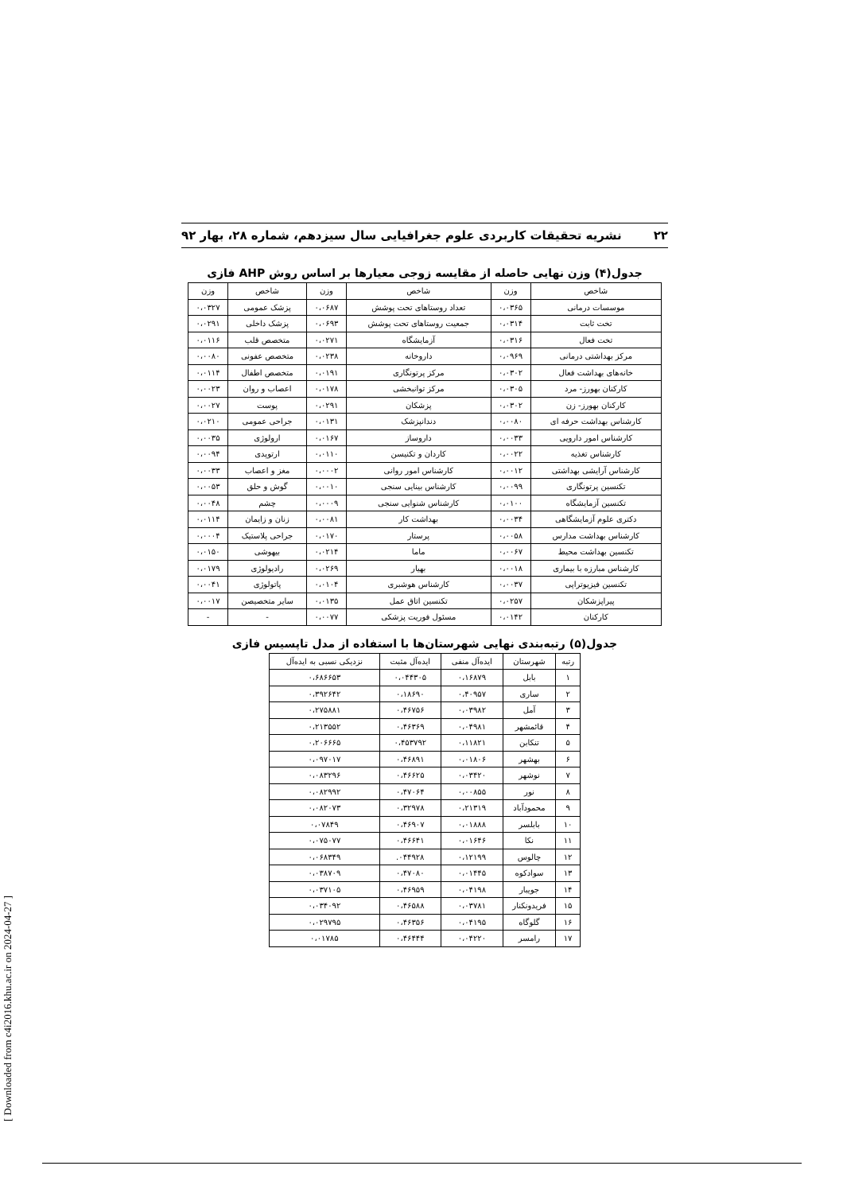۲۲ نشریه تحقیقات کاربردی علوم جغرافیایی سال سیزدهم، شماره ۲۸، بهار ۹۲
جدول(۴) وزن نهایی حاصله از مقایسه زوجی معیارها بر اساس روش AHP فازی
| شاخص | وزن | شاخص | وزن | شاخص | وزن |
| --- | --- | --- | --- | --- | --- |
| موسسات درمانی | ۰،۰۳۶۵ | تعداد روستاهای تحت پوشش | ۰،۰۶۸۷ | پزشک عمومی | ۰،۰۳۲۷ |
| تخت ثابت | ۰،۰۳۱۴ | جمعیت روستاهای تحت پوشش | ۰،۰۶۹۳ | پزشک داخلی | ۰،۰۲۹۱ |
| تخت فعال | ۰،۰۳۱۶ | آزمایشگاه | ۰،۰۲۷۱ | متخصص قلب | ۰،۰۱۱۶ |
| مرکز بهداشتی درمانی | ۰،۰۹۶۹ | داروخانه | ۰،۰۲۳۸ | متخصص عفونی | ۰،۰۰۸۰ |
| خانه‌های بهداشت فعال | ۰،۰۳۰۲ | مرکز پرتونگاری | ۰،۰۱۹۱ | متخصص اطفال | ۰،۰۱۱۴ |
| کارکنان بهورز- مرد | ۰،۰۳۰۵ | مرکز توانبخشی | ۰،۰۱۷۸ | اعصاب و روان | ۰،۰۰۲۳ |
| کارکنان بهورز- زن | ۰،۰۳۰۲ | پزشکان | ۰،۰۲۹۱ | پوست | ۰،۰۰۲۷ |
| کارشناس بهداشت حرفه ای | ۰،۰۰۸۰ | دندانپزشک | ۰،۰۱۳۱ | جراحی عمومی | ۰،۰۲۱۰ |
| کارشناس امور دارویی | ۰،۰۰۳۳ | داروساز | ۰،۰۱۶۷ | ارولوژی | ۰،۰۰۳۵ |
| کارشناس تغذیه | ۰،۰۰۲۲ | کاردان و تکنیسن | ۰،۰۱۱۰ | ارتوپدی | ۰،۰۰۹۴ |
| کارشناس آرایشی بهداشتی | ۰،۰۰۱۲ | کارشناس امور روانی | ۰،۰۰۰۲ | مغز و اعصاب | ۰،۰۰۳۳ |
| تکنسین پرتونگاری | ۰،۰۰۹۹ | کارشناس بینایی سنجی | ۰،۰۰۱۰ | گوش و حلق | ۰،۰۰۵۳ |
| تکنسین آزمایشگاه | ۰،۰۱۰۰ | کارشناس شنوایی سنجی | ۰،۰۰۰۹ | چشم | ۰،۰۰۴۸ |
| دکتری علوم آزمایشگاهی | ۰،۰۰۳۴ | بهداشت کار | ۰،۰۰۸۱ | زنان و زایمان | ۰،۰۱۱۴ |
| کارشناس بهداشت مدارس | ۰،۰۰۵۸ | پرستار | ۰،۰۱۷۰ | جراحی پلاستیک | ۰،۰۰۰۴ |
| تکنسین بهداشت محیط | ۰،۰۰۶۷ | ماما | ۰،۰۲۱۴ | بیهوشی | ۰،۰۱۵۰ |
| کارشناس مبارزه با بیماری | ۰،۰۰۱۸ | بهیار | ۰،۰۲۶۹ | رادیولوژی | ۰،۰۱۷۹ |
| تکنسین فیزیوتراپی | ۰،۰۰۳۷ | کارشناس هوشبری | ۰،۰۱۰۴ | پاتولوژی | ۰،۰۰۴۱ |
| پیراپزشکان | ۰،۰۲۵۷ | تکنسین اتاق عمل | ۰،۰۱۳۵ | سایر متخصیصن | ۰،۰۰۱۷ |
| کارکنان | ۰،۰۱۴۲ | مسئول فوریت پزشکی | ۰،۰۰۷۷ | - | - |
جدول(۵) رتبه‌بندی نهایی شهرستان‌ها با استفاده از مدل تاپسیس فازی
| رتبه | شهرستان | ایده‌آل منفی | ایده‌آل مثبت | نزدیکی نسبی به ایده‌آل |
| --- | --- | --- | --- | --- |
| ۱ | بابل | ۰،۱۶۸۷۹ | ۰،۰۴۴۳۰۵ | ۰،۶۸۶۶۵۳ |
| ۲ | ساری | ۰،۴۰۹۵۷ | ۰،۱۸۶۹۰ | ۰،۳۹۲۶۴۲ |
| ۳ | آمل | ۰،۰۳۹۸۲ | ۰،۴۶۷۵۶ | ۰،۲۷۵۸۸۱ |
| ۴ | قائمشهر | ۰،۰۴۹۸۱ | ۰،۴۶۳۶۹ | ۰،۲۱۳۵۵۲ |
| ۵ | تنکابن | ۰،۱۱۸۲۱ | ۰،۴۵۳۷۹۲ | ۰،۲۰۶۶۶۵ |
| ۶ | بهشهر | ۰،۰۱۸۰۶ | ۰،۴۶۸۹۱ | ۰،۰۹۷۰۱۷ |
| ۷ | نوشهر | ۰،۰۳۴۲۰ | ۰،۴۶۶۲۵ | ۰،۰۸۳۲۹۶ |
| ۸ | نور | ۰،۰۰۸۵۵ | ۰،۴۷۰۶۴ | ۰،۰۸۲۹۹۲ |
| ۹ | محمودآباد | ۰،۲۱۳۱۹ | ۰،۳۲۹۷۸ | ۰،۰۸۲۰۷۳ |
| ۱۰ | بابلسر | ۰،۰۱۸۸۸ | ۰،۴۶۹۰۷ | ۰،۰۷۸۴۹ |
| ۱۱ | نکا | ۰،۰۱۶۴۶ | ۰،۴۶۶۴۱ | ۰،۰۷۵۰۷۷ |
| ۱۲ | چالوس | ۰،۱۲۱۹۹ | ۰۴۴۹۲۸. | ۰،۰۶۸۳۴۹ |
| ۱۳ | سوادکوه | ۰،۰۱۴۴۵ | ۰،۴۷۰۸۰ | ۰،۰۳۸۷۰۹ |
| ۱۴ | جویبار | ۰،۰۴۱۹۸ | ۰،۴۶۹۵۹ | ۰،۰۳۷۱۰۵ |
| ۱۵ | فریدونکنار | ۰،۰۳۷۸۱ | ۰،۴۶۵۸۸ | ۰،۰۳۴۰۹۲ |
| ۱۶ | گلوگاه | ۰،۰۴۱۹۵ | ۰،۴۶۳۵۶ | ۰،۰۲۹۷۹۵ |
| ۱۷ | رامسر | ۰،۰۴۲۲۰ | ۰،۴۶۴۴۴ | ۰،۰۱۷۸۵ |
[ Downloaded from c4i2016.khu.ac.ir on 2024-04-27 ]